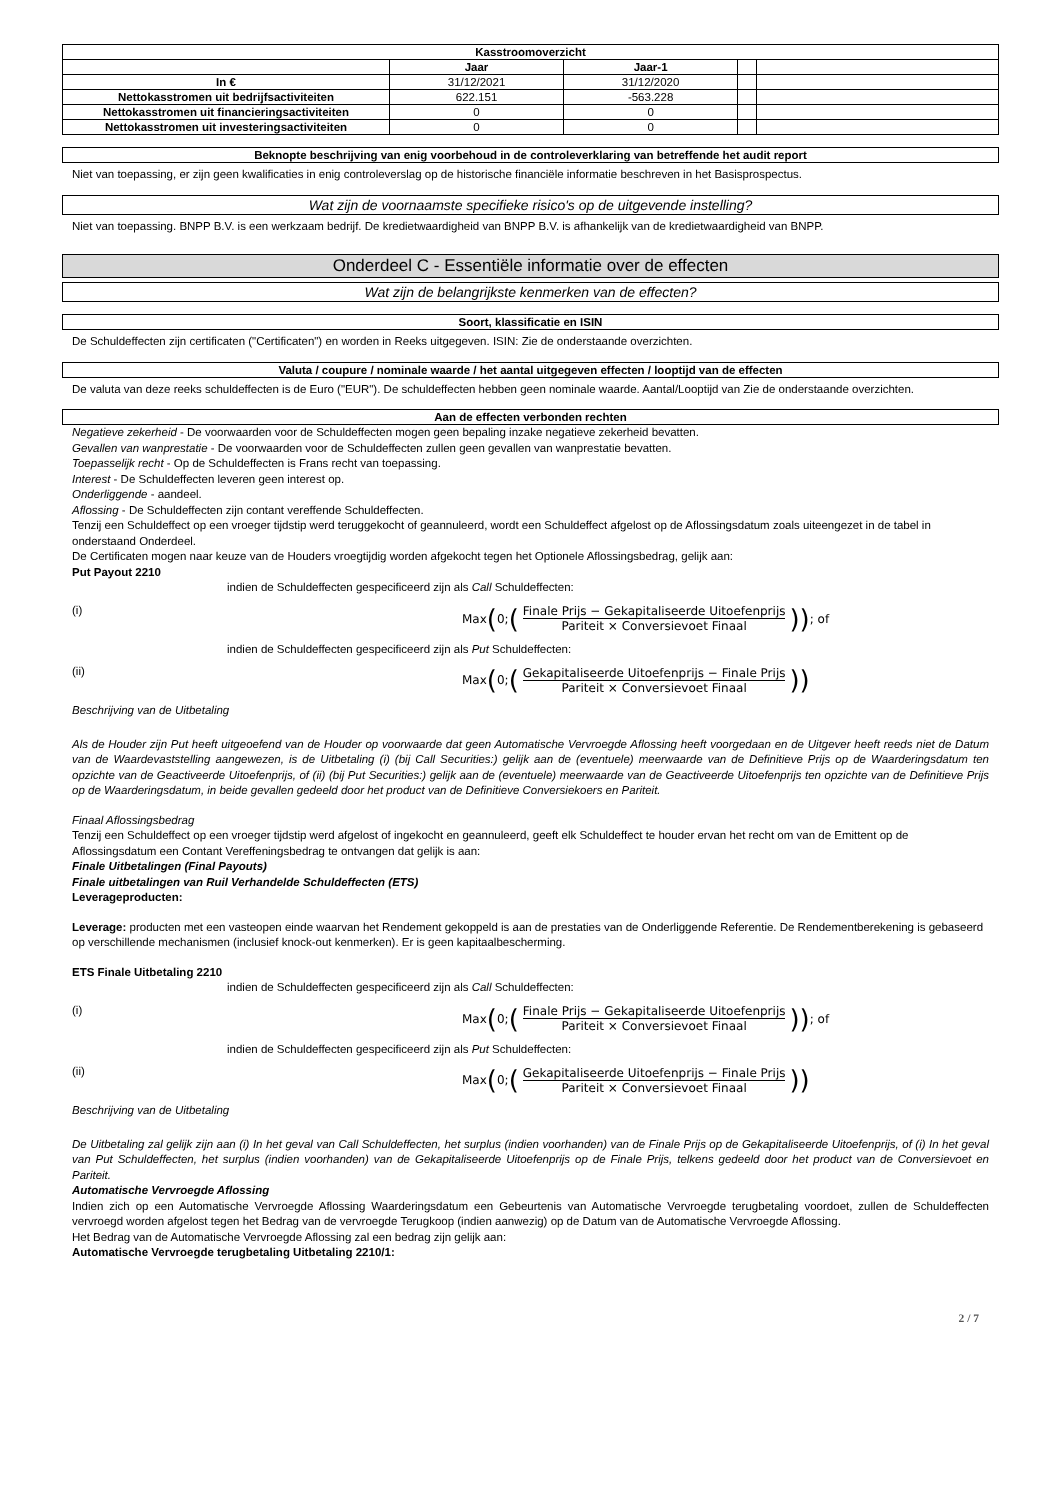| Kasstroomoverzicht | | | | |
| --- | --- | --- | --- | --- |
| | Jaar | Jaar-1 | | |
| In € | 31/12/2021 | 31/12/2020 | | |
| Nettokasstromen uit bedrijfsactiviteiten | 622.151 | -563.228 | | |
| Nettokasstromen uit financieringsactiviteiten | 0 | 0 | | |
| Nettokasstromen uit investeringsactiviteiten | 0 | 0 | | |
Beknopte beschrijving van enig voorbehoud in de controleverklaring van betreffende het audit report
Niet van toepassing, er zijn geen kwalificaties in enig controleverslag op de historische financiële informatie beschreven in het Basisprospectus.
Wat zijn de voornaamste specifieke risico's op de uitgevende instelling?
Niet van toepassing. BNPP B.V. is een werkzaam bedrijf. De kredietwaardigheid van BNPP B.V. is afhankelijk van de kredietwaardigheid van BNPP.
Onderdeel C - Essentiële informatie over de effecten
Wat zijn de belangrijkste kenmerken van de effecten?
Soort, klassificatie en ISIN
De Schuldeffecten zijn certificaten ("Certificaten") en worden in Reeks uitgegeven. ISIN: Zie de onderstaande overzichten.
Valuta / coupure / nominale waarde / het aantal uitgegeven effecten / looptijd van de effecten
De valuta van deze reeks schuldeffecten is de Euro ("EUR"). De schuldeffecten hebben geen nominale waarde. Aantal/Looptijd van Zie de onderstaande overzichten.
Aan de effecten verbonden rechten
Negatieve zekerheid - De voorwaarden voor de Schuldeffecten mogen geen bepaling inzake negatieve zekerheid bevatten.
Gevallen van wanprestatie - De voorwaarden voor de Schuldeffecten zullen geen gevallen van wanprestatie bevatten.
Toepasselijk recht - Op de Schuldeffecten is Frans recht van toepassing.
Interest - De Schuldeffecten leveren geen interest op.
Onderliggende - aandeel.
Aflossing - De Schuldeffecten zijn contant vereffende Schuldeffecten.
Tenzij een Schuldeffect op een vroeger tijdstip werd teruggekocht of geannuleerd, wordt een Schuldeffect afgelost op de Aflossingsdatum zoals uiteengezet in de tabel in onderstaand Onderdeel.
De Certificaten mogen naar keuze van de Houders vroegtijdig worden afgekocht tegen het Optionele Aflossingsbedrag, gelijk aan:
Put Payout 2210
indien de Schuldeffecten gespecificeerd zijn als Call Schuldeffecten:
(i) Max (0; (Finale Prijs − Gekapitaliseerde Uitoefenprijs Pariteit × Conversievoet Finaal)); of
indien de Schuldeffecten gespecificeerd zijn als Put Schuldeffecten:
(ii) Max (0; (Gekapitaliseerde Uitoefenprijs − Finale Prijs Pariteit × Conversievoet Finaal))
Beschrijving van de Uitbetaling
Als de Houder zijn Put heeft uitgeoefend van de Houder op voorwaarde dat geen Automatische Vervroegde Aflossing heeft voorgedaan en de Uitgever heeft reeds niet de Datum van de Waardevaststelling aangewezen, is de Uitbetaling (i) (bij Call Securities:) gelijk aan de (eventuele) meerwaarde van de Definitieve Prijs op de Waarderingsdatum ten opzichte van de Geactiveerde Uitoefenprijs, of (ii) (bij Put Securities:) gelijk aan de (eventuele) meerwaarde van de Geactiveerde Uitoefenprijs ten opzichte van de Definitieve Prijs op de Waarderingsdatum, in beide gevallen gedeeld door het product van de Definitieve Conversiekoers en Pariteit.
Finaal Aflossingsbedrag
Tenzij een Schuldeffect op een vroeger tijdstip werd afgelost of ingekocht en geannuleerd, geeft elk Schuldeffect te houder ervan het recht om van de Emittent op de Aflossingsdatum een Contant Vereffeningsbedrag te ontvangen dat gelijk is aan:
Finale Uitbetalingen (Final Payouts)
Finale uitbetalingen van Ruil Verhandelde Schuldeffecten (ETS)
Leverageproducten:
Leverage: producten met een vasteopen einde waarvan het Rendement gekoppeld is aan de prestaties van de Onderliggende Referentie. De Rendementberekening is gebaseerd op verschillende mechanismen (inclusief knock-out kenmerken). Er is geen kapitaalbescherming.
ETS Finale Uitbetaling 2210
indien de Schuldeffecten gespecificeerd zijn als Call Schuldeffecten:
(i) Max (0; (Finale Prijs − Gekapitaliseerde Uitoefenprijs Pariteit × Conversievoet Finaal)); of
indien de Schuldeffecten gespecificeerd zijn als Put Schuldeffecten:
(ii) Max (0; (Gekapitaliseerde Uitoefenprijs − Finale Prijs Pariteit × Conversievoet Finaal))
Beschrijving van de Uitbetaling
De Uitbetaling zal gelijk zijn aan (i) In het geval van Call Schuldeffecten, het surplus (indien voorhanden) van de Finale Prijs op de Gekapitaliseerde Uitoefenprijs, of (i) In het geval van Put Schuldeffecten, het surplus (indien voorhanden) van de Gekapitaliseerde Uitoefenprijs op de Finale Prijs, telkens gedeeld door het product van de Conversievoet en Pariteit.
Automatische Vervroegde Aflossing
Indien zich op een Automatische Vervroegde Aflossing Waarderingsdatum een Gebeurtenis van Automatische Vervroegde terugbetaling voordoet, zullen de Schuldeffecten vervroegd worden afgelost tegen het Bedrag van de vervroegde Terugkoop (indien aanwezig) op de Datum van de Automatische Vervroegde Aflossing.
Het Bedrag van de Automatische Vervroegde Aflossing zal een bedrag zijn gelijk aan:
Automatische Vervroegde terugbetaling Uitbetaling 2210/1:
2 / 7